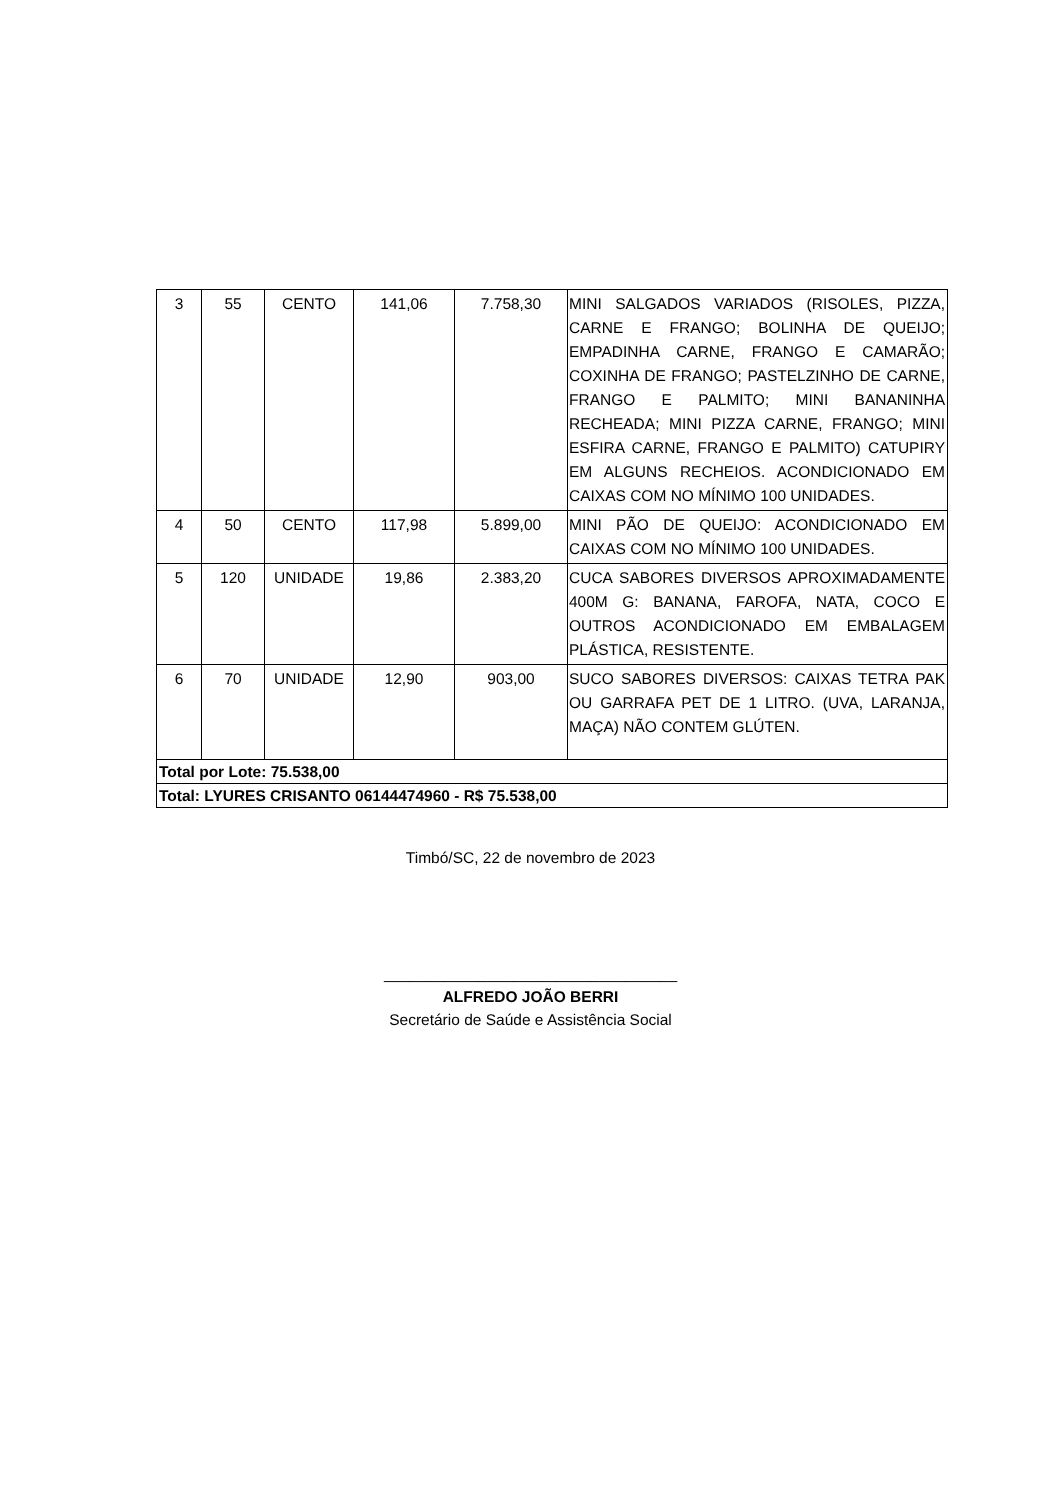| 3 | 55 | CENTO | 141,06 | 7.758,30 | MINI SALGADOS VARIADOS (RISOLES, PIZZA, CARNE E FRANGO; BOLINHA DE QUEIJO; EMPADINHA CARNE, FRANGO E CAMARÃO; COXINHA DE FRANGO; PASTELZINHO DE CARNE, FRANGO E PALMITO; MINI BANANINHA RECHEADA; MINI PIZZA CARNE, FRANGO; MINI ESFIRA CARNE, FRANGO E PALMITO) CATUPIRY EM ALGUNS RECHEIOS. ACONDICIONADO EM CAIXAS COM NO MÍNIMO 100 UNIDADES. |
| 4 | 50 | CENTO | 117,98 | 5.899,00 | MINI PÃO DE QUEIJO: ACONDICIONADO EM CAIXAS COM NO MÍNIMO 100 UNIDADES. |
| 5 | 120 | UNIDADE | 19,86 | 2.383,20 | CUCA SABORES DIVERSOS APROXIMADAMENTE 400M G: BANANA, FAROFA, NATA, COCO E OUTROS ACONDICIONADO EM EMBALAGEM PLÁSTICA, RESISTENTE. |
| 6 | 70 | UNIDADE | 12,90 | 903,00 | SUCO SABORES DIVERSOS: CAIXAS TETRA PAK OU GARRAFA PET DE 1 LITRO. (UVA, LARANJA, MAÇA) NÃO CONTEM GLÚTEN. |
| Total por Lote: 75.538,00 | | | | | |
| Total: LYURES CRISANTO 06144474960 - R$ 75.538,00 | | | | | |
Timbó/SC, 22 de novembro de 2023
__________________________________
ALFREDO JOÃO BERRI
Secretário de Saúde e Assistência Social